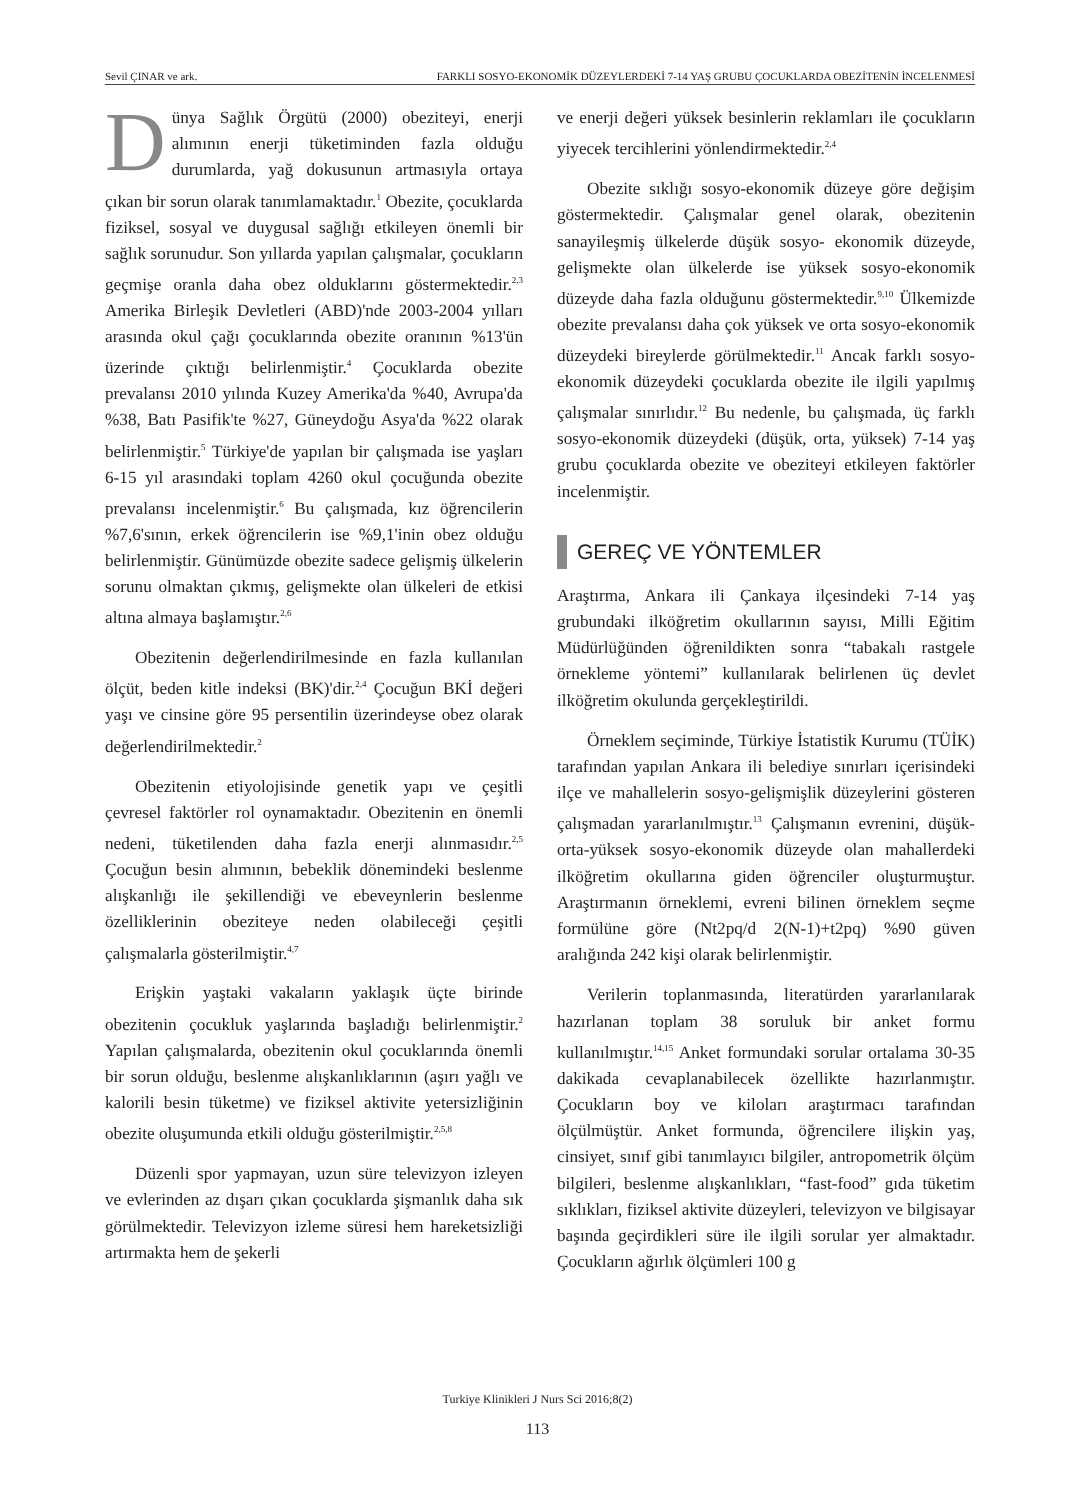Sevil ÇINAR ve ark. FARKLI SOSYO-EKONOMİK DÜZEYLERDEKİ 7-14 YAŞ GRUBU ÇOCUKLARDA OBEZİTENİN İNCELENMESİ
Dünya Sağlık Örgütü (2000) obeziteyi, enerji alımının enerji tüketiminden fazla olduğu durumlarda, yağ dokusunun artmasıyla ortaya çıkan bir sorun olarak tanımlamaktadır.<sup>1</sup> Obezite, çocuklarda fiziksel, sosyal ve duygusal sağlığı etkileyen önemli bir sağlık sorunudur. Son yıllarda yapılan çalışmalar, çocukların geçmişe oranla daha obez olduklarını göstermektedir.<sup>2,3</sup> Amerika Birleşik Devletleri (ABD)'nde 2003-2004 yılları arasında okul çağı çocuklarında obezite oranının %13'ün üzerinde çıktığı belirlenmiştir.<sup>4</sup> Çocuklarda obezite prevalansı 2010 yılında Kuzey Amerika'da %40, Avrupa'da %38, Batı Pasifik'te %27, Güneydoğu Asya'da %22 olarak belirlenmiştir.<sup>5</sup> Türkiye'de yapılan bir çalışmada ise yaşları 6-15 yıl arasındaki toplam 4260 okul çocuğunda obezite prevalansı incelenmiştir.<sup>6</sup> Bu çalışmada, kız öğrencilerin %7,6'sının, erkek öğrencilerin ise %9,1'inin obez olduğu belirlenmiştir. Günümüzde obezite sadece gelişmiş ülkelerin sorunu olmaktan çıkmış, gelişmekte olan ülkeleri de etkisi altına almaya başlamıştır.<sup>2,6</sup>
Obezitenin değerlendirilmesinde en fazla kullanılan ölçüt, beden kitle indeksi (BK)'dir.<sup>2,4</sup> Çocuğun BKİ değeri yaşı ve cinsine göre 95 persentilin üzerindeyse obez olarak değerlendirilmektedir.<sup>2</sup>
Obezitenin etiyolojisinde genetik yapı ve çeşitli çevresel faktörler rol oynamaktadır. Obezitenin en önemli nedeni, tüketilenden daha fazla enerji alınmasıdır.<sup>2,5</sup> Çocuğun besin alımının, bebeklik dönemindeki beslenme alışkanlığı ile şekillendiği ve ebeveynlerin beslenme özelliklerinin obeziteye neden olabileceği çeşitli çalışmalarla gösterilmiştir.<sup>4,7</sup>
Erişkin yaştaki vakaların yaklaşık üçte birinde obezitenin çocukluk yaşlarında başladığı belirlenmiştir.<sup>2</sup> Yapılan çalışmalarda, obezitenin okul çocuklarında önemli bir sorun olduğu, beslenme alışkanlıklarının (aşırı yağlı ve kalorili besin tüketme) ve fiziksel aktivite yetersizliğinin obezite oluşumunda etkili olduğu gösterilmiştir.<sup>2,5,8</sup>
Düzenli spor yapmayan, uzun süre televizyon izleyen ve evlerinden az dışarı çıkan çocuklarda şişmanlık daha sık görülmektedir. Televizyon izleme süresi hem hareketsizliği artırmakta hem de şekerli
ve enerji değeri yüksek besinlerin reklamları ile çocukların yiyecek tercihlerini yönlendirmektedir.<sup>2,4</sup>
Obezite sıklığı sosyo-ekonomik düzeye göre değişim göstermektedir. Çalışmalar genel olarak, obezitenin sanayileşmiş ülkelerde düşük sosyo- ekonomik düzeyde, gelişmekte olan ülkelerde ise yüksek sosyo-ekonomik düzeyde daha fazla olduğunu göstermektedir.<sup>9,10</sup> Ülkemizde obezite prevalansı daha çok yüksek ve orta sosyo-ekonomik düzeydeki bireylerde görülmektedir.<sup>11</sup> Ancak farklı sosyo-ekonomik düzeydeki çocuklarda obezite ile ilgili yapılmış çalışmalar sınırlıdır.<sup>12</sup> Bu nedenle, bu çalışmada, üç farklı sosyo-ekonomik düzeydeki (düşük, orta, yüksek) 7-14 yaş grubu çocuklarda obezite ve obeziteyi etkileyen faktörler incelenmiştir.
GEREÇ VE YÖNTEMLER
Araştırma, Ankara ili Çankaya ilçesindeki 7-14 yaş grubundaki ilköğretim okullarının sayısı, Milli Eğitim Müdürlüğünden öğrenildikten sonra “tabakalı rastgele örnekleme yöntemi” kullanılarak belirlenen üç devlet ilköğretim okulunda gerçekleştirildi.
Örneklem seçiminde, Türkiye İstatistik Kurumu (TÜİK) tarafından yapılan Ankara ili belediye sınırları içerisindeki ilçe ve mahallelerin sosyo-gelişmişlik düzeylerini gösteren çalışmadan yararlanılmıştır.<sup>13</sup> Çalışmanın evrenini, düşük-orta-yüksek sosyo-ekonomik düzeyde olan mahallerdeki ilköğretim okullarına giden öğrenciler oluşturmuştur. Araştırmanın örneklemi, evreni bilinen örneklem seçme formülüne göre (Nt2pq/d 2(N-1)+t2pq) %90 güven aralığında 242 kişi olarak belirlenmiştir.
Verilerin toplanmasında, literatürden yararlanılarak hazırlanan toplam 38 soruluk bir anket formu kullanılmıştır.<sup>14,15</sup> Anket formundaki sorular ortalama 30-35 dakikada cevaplanabilecek özellikte hazırlanmıştır. Çocukların boy ve kiloları araştırmacı tarafından ölçülmüştür. Anket formunda, öğrencilere ilişkin yaş, cinsiyet, sınıf gibi tanımlayıcı bilgiler, antropometrik ölçüm bilgileri, beslenme alışkanlıkları, “fast-food” gıda tüketim sıklıkları, fiziksel aktivite düzeyleri, televizyon ve bilgisayar başında geçirdikleri süre ile ilgili sorular yer almaktadır. Çocukların ağırlık ölçümleri 100 g
Turkiye Klinikleri J Nurs Sci 2016;8(2)
113